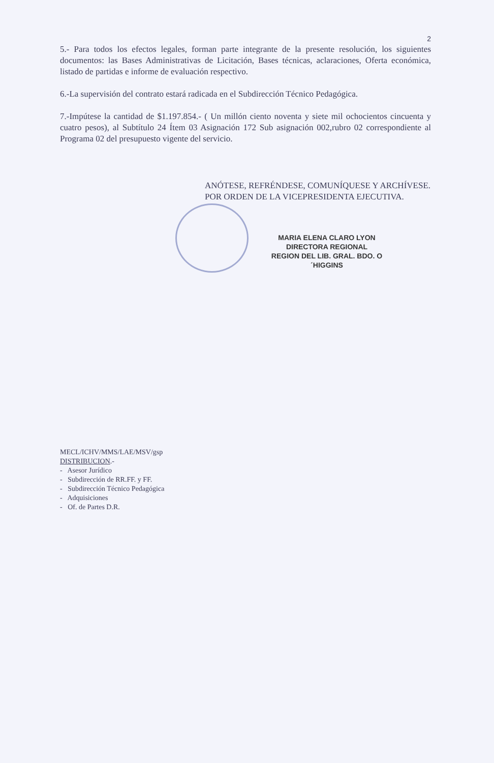2
5.- Para todos los efectos legales, forman parte integrante de la presente resolución, los siguientes documentos: las Bases Administrativas de Licitación, Bases técnicas, aclaraciones, Oferta económica, listado de partidas e informe de evaluación respectivo.
6.-La supervisión del contrato estará radicada en el Subdirección Técnico Pedagógica.
7.-Impútese la cantidad de $1.197.854.- ( Un millón ciento noventa y siete mil ochocientos cincuenta y cuatro pesos), al Subtítulo 24 Ítem 03 Asignación 172 Sub asignación 002,rubro 02 correspondiente al Programa 02 del presupuesto vigente del servicio.
ANÓTESE, REFRÉNDESE, COMUNÍQUESE Y ARCHÍVESE.
POR ORDEN DE LA VICEPRESIDENTA EJECUTIVA.
MARIA ELENA CLARO LYON
DIRECTORA REGIONAL
REGION DEL LIB. GRAL. BDO. O´HIGGINS
MECL/ICHV/MMS/LAE/MSV/gsp
DISTRIBUCION.-
- Asesor Jurídico
- Subdirección de RR.FF. y FF.
- Subdirección Técnico Pedagógica
- Adquisiciones
- Of. de Partes D.R.